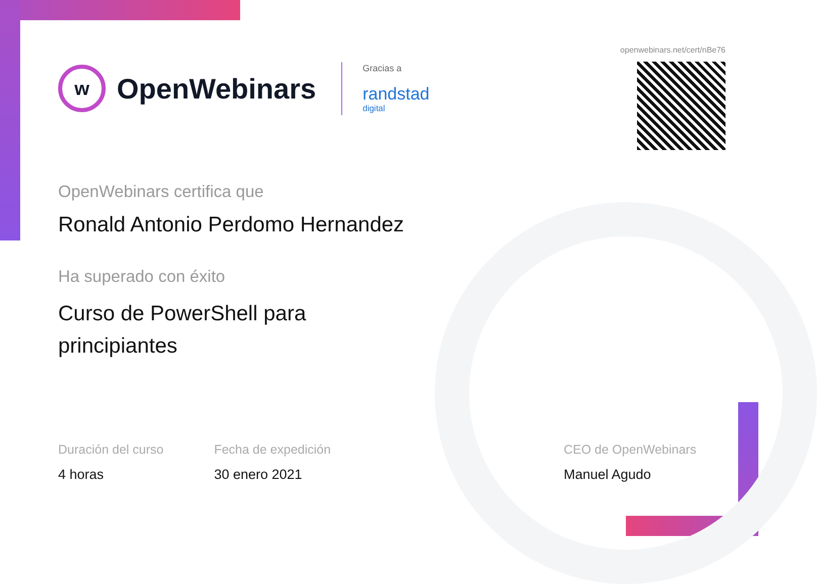openwebinars.net/cert/nBe76
w OpenWebinars
Gracias a
randstad
digital
OpenWebinars certifica que
Ronald Antonio Perdomo Hernandez
Ha superado con éxito
Curso de PowerShell para
principiantes
Duración del curso
4 horas
Fecha de expedición
30 enero 2021
CEO de OpenWebinars
Manuel Agudo